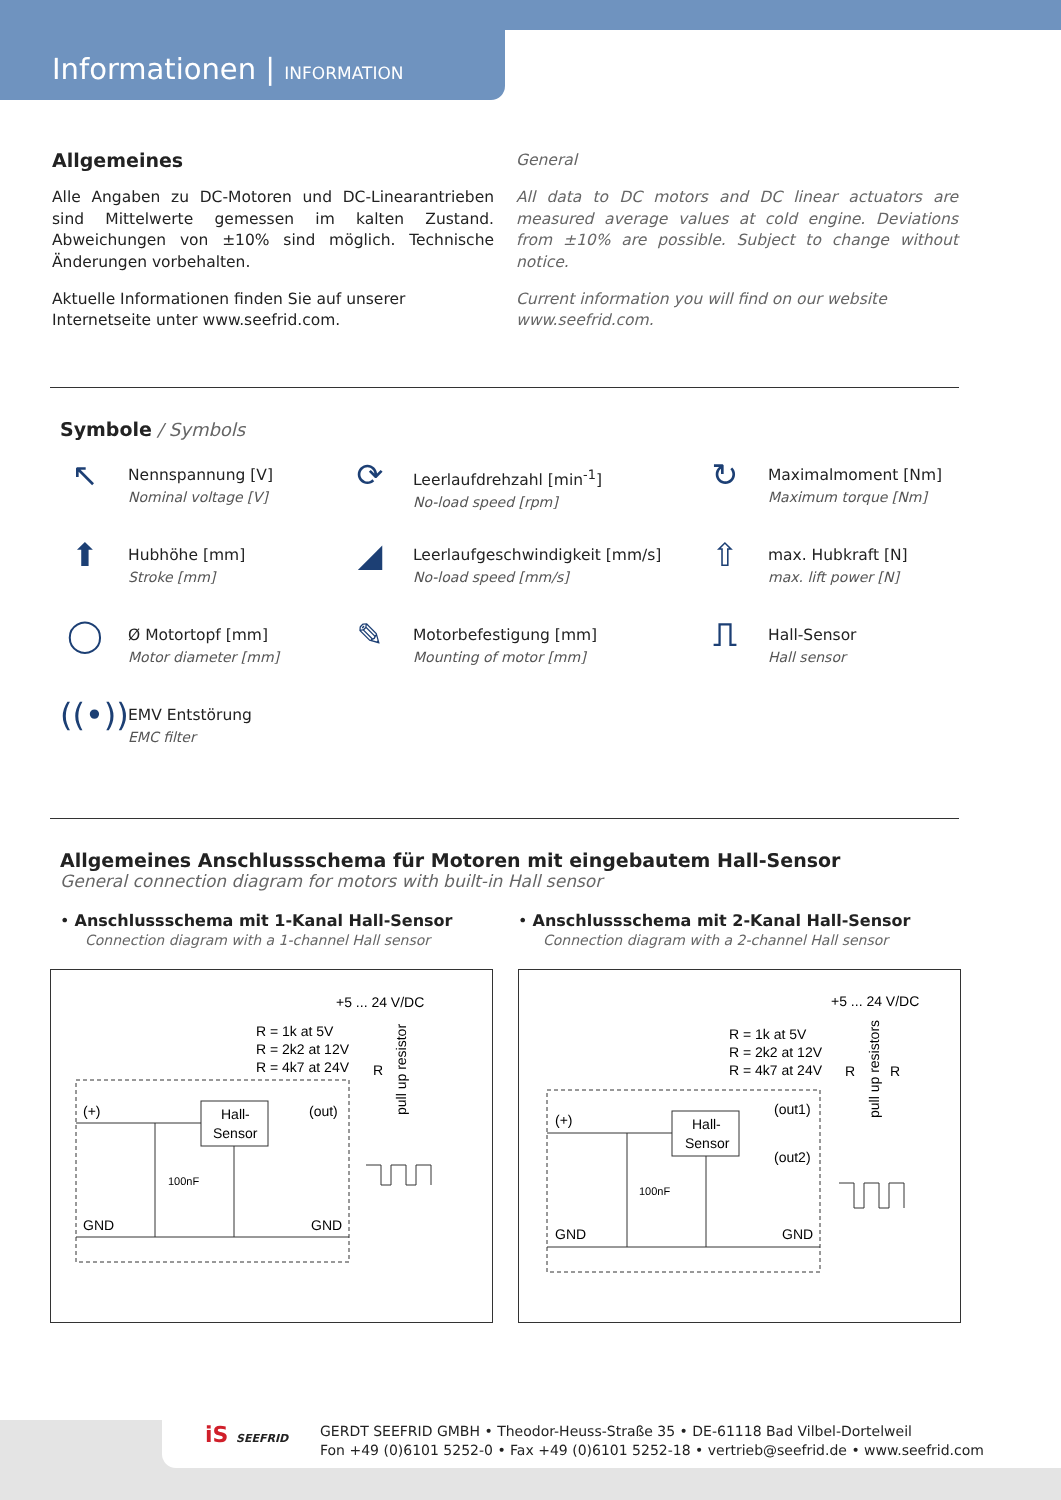Informationen | INFORMATION
Allgemeines
Alle Angaben zu DC-Motoren und DC-Linearantrieben sind Mittelwerte gemessen im kalten Zustand. Abweichungen von ±10% sind möglich. Technische Änderungen vorbehalten.
Aktuelle Informationen finden Sie auf unserer Internetseite unter www.seefrid.com.
General
All data to DC motors and DC linear actuators are measured average values at cold engine. Deviations from ±10% are possible. Subject to change without notice.
Current information you will find on our website www.seefrid.com.
Symbole
/ Symbols
↖
Nennspannung [V]
Nominal voltage [V]
⟳
Leerlaufdrehzahl [min<sup>-1</sup>]
No-load speed [rpm]
↻
Maximalmoment [Nm]
Maximum torque [Nm]
⬆
Hubhöhe [mm]
Stroke [mm]
◢
Leerlaufgeschwindigkeit [mm/s]
No-load speed [mm/s]
⇧
max. Hubkraft [N]
max. lift power [N]
◯
Ø Motortopf [mm]
Motor diameter [mm]
✎
Motorbefestigung [mm]
Mounting of motor [mm]
⎍
Hall-Sensor
Hall sensor
((•))
EMV Entstörung
EMC filter
Allgemeines Anschlussschema für Motoren mit eingebautem Hall-Sensor
General connection diagram for motors with built-in Hall sensor
• Anschlussschema mit 1-Kanal Hall-Sensor
Connection diagram with a 1-channel Hall sensor
• Anschlussschema mit 2-Kanal Hall-Sensor
Connection diagram with a 2-channel Hall sensor
+5 ... 24 V/DC
R = 1k at 5V
R = 2k2 at 12V
R = 4k7 at 24V
R
pull up resistor
Hall-
Sensor
(+)
(out)
GND
GND
100nF
+5 ... 24 V/DC
R = 1k at 5V
R = 2k2 at 12V
R = 4k7 at 24V
R
R
pull up resistors
Hall-
Sensor
(+)
(out1)
(out2)
GND
GND
100nF
GERDT SEEFRID GMBH • Theodor-Heuss-Straße 35 • DE-61118 Bad Vilbel-Dortelweil
Fon +49 (0)6101 5252-0 • Fax +49 (0)6101 5252-18 • vertrieb@seefrid.de • www.seefrid.com
iS SEEFRID